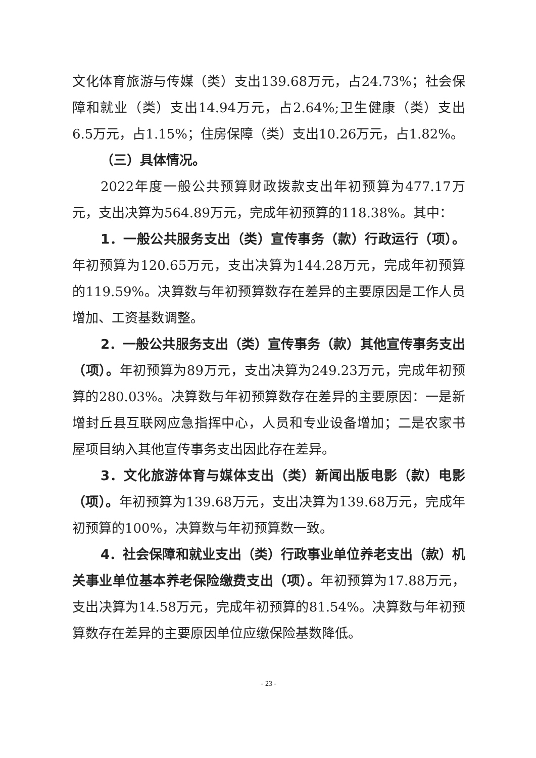文化体育旅游与传媒（类）支出139.68万元，占24.73%；社会保障和就业（类）支出14.94万元，占2.64%;卫生健康（类）支出6.5万元，占1.15%；住房保障（类）支出10.26万元，占1.82%。
（三）具体情况。
2022年度一般公共预算财政拨款支出年初预算为477.17万元，支出决算为564.89万元，完成年初预算的118.38%。其中：
1．一般公共服务支出（类）宣传事务（款）行政运行（项）。年初预算为120.65万元，支出决算为144.28万元，完成年初预算的119.59%。决算数与年初预算数存在差异的主要原因是工作人员增加、工资基数调整。
2．一般公共服务支出（类）宣传事务（款）其他宣传事务支出（项）。年初预算为89万元，支出决算为249.23万元，完成年初预算的280.03%。决算数与年初预算数存在差异的主要原因：一是新增封丘县互联网应急指挥中心，人员和专业设备增加；二是农家书屋项目纳入其他宣传事务支出因此存在差异。
3．文化旅游体育与媒体支出（类）新闻出版电影（款）电影（项）。年初预算为139.68万元，支出决算为139.68万元，完成年初预算的100%，决算数与年初预算数一致。
4．社会保障和就业支出（类）行政事业单位养老支出（款）机关事业单位基本养老保险缴费支出（项）。年初预算为17.88万元，支出决算为14.58万元，完成年初预算的81.54%。决算数与年初预算数存在差异的主要原因单位应缴保险基数降低。
- 23 -